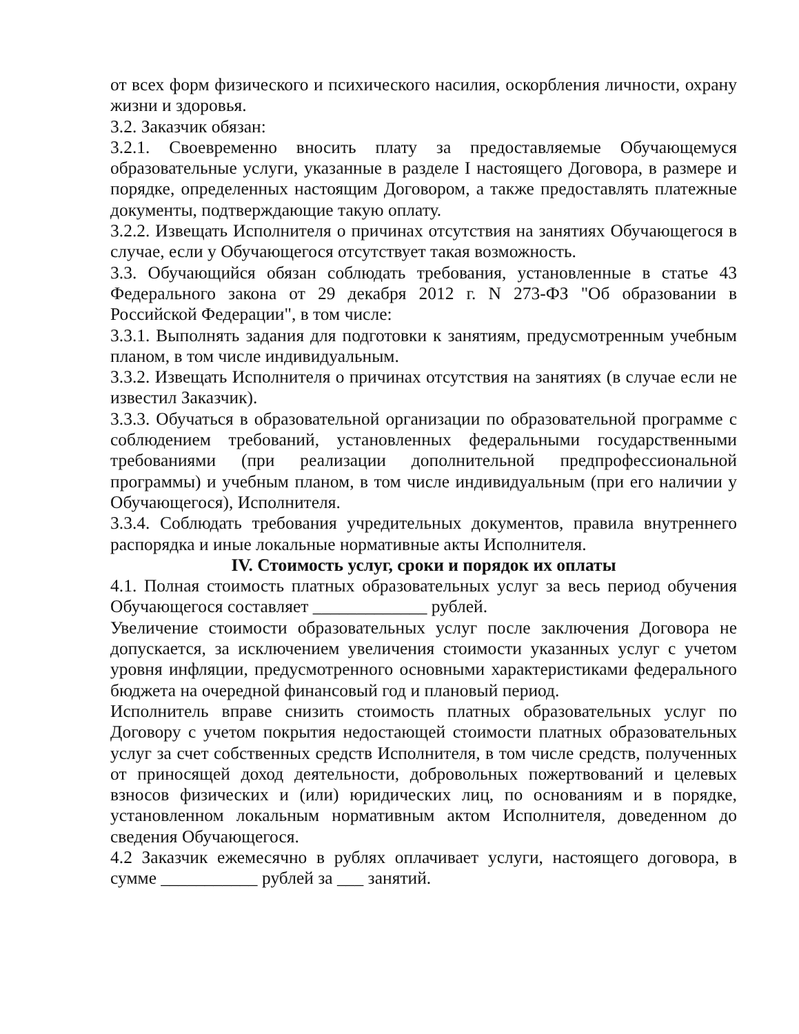от всех форм физического и психического насилия, оскорбления личности, охрану жизни и здоровья.
3.2. Заказчик обязан:
3.2.1. Своевременно вносить плату за предоставляемые Обучающемуся образовательные услуги, указанные в разделе I настоящего Договора, в размере и порядке, определенных настоящим Договором, а также предоставлять платежные документы, подтверждающие такую оплату.
3.2.2. Извещать Исполнителя о причинах отсутствия на занятиях Обучающегося в случае, если у Обучающегося отсутствует такая возможность.
3.3. Обучающийся обязан соблюдать требования, установленные в статье 43 Федерального закона от 29 декабря 2012 г. N 273-ФЗ "Об образовании в Российской Федерации", в том числе:
3.3.1. Выполнять задания для подготовки к занятиям, предусмотренным учебным планом, в том числе индивидуальным.
3.3.2. Извещать Исполнителя о причинах отсутствия на занятиях (в случае если не известил Заказчик).
3.3.3. Обучаться в образовательной организации по образовательной программе с соблюдением требований, установленных федеральными государственными требованиями (при реализации дополнительной предпрофессиональной программы) и учебным планом, в том числе индивидуальным (при его наличии у Обучающегося), Исполнителя.
3.3.4. Соблюдать требования учредительных документов, правила внутреннего распорядка и иные локальные нормативные акты Исполнителя.
IV. Стоимость услуг, сроки и порядок их оплаты
4.1. Полная стоимость платных образовательных услуг за весь период обучения Обучающегося составляет _____________ рублей.
Увеличение стоимости образовательных услуг после заключения Договора не допускается, за исключением увеличения стоимости указанных услуг с учетом уровня инфляции, предусмотренного основными характеристиками федерального бюджета на очередной финансовый год и плановый период.
Исполнитель вправе снизить стоимость платных образовательных услуг по Договору с учетом покрытия недостающей стоимости платных образовательных услуг за счет собственных средств Исполнителя, в том числе средств, полученных от приносящей доход деятельности, добровольных пожертвований и целевых взносов физических и (или) юридических лиц, по основаниям и в порядке, установленном локальным нормативным актом Исполнителя, доведенном до сведения Обучающегося.
4.2 Заказчик ежемесячно в рублях оплачивает услуги, настоящего договора, в сумме ___________ рублей за ___ занятий.